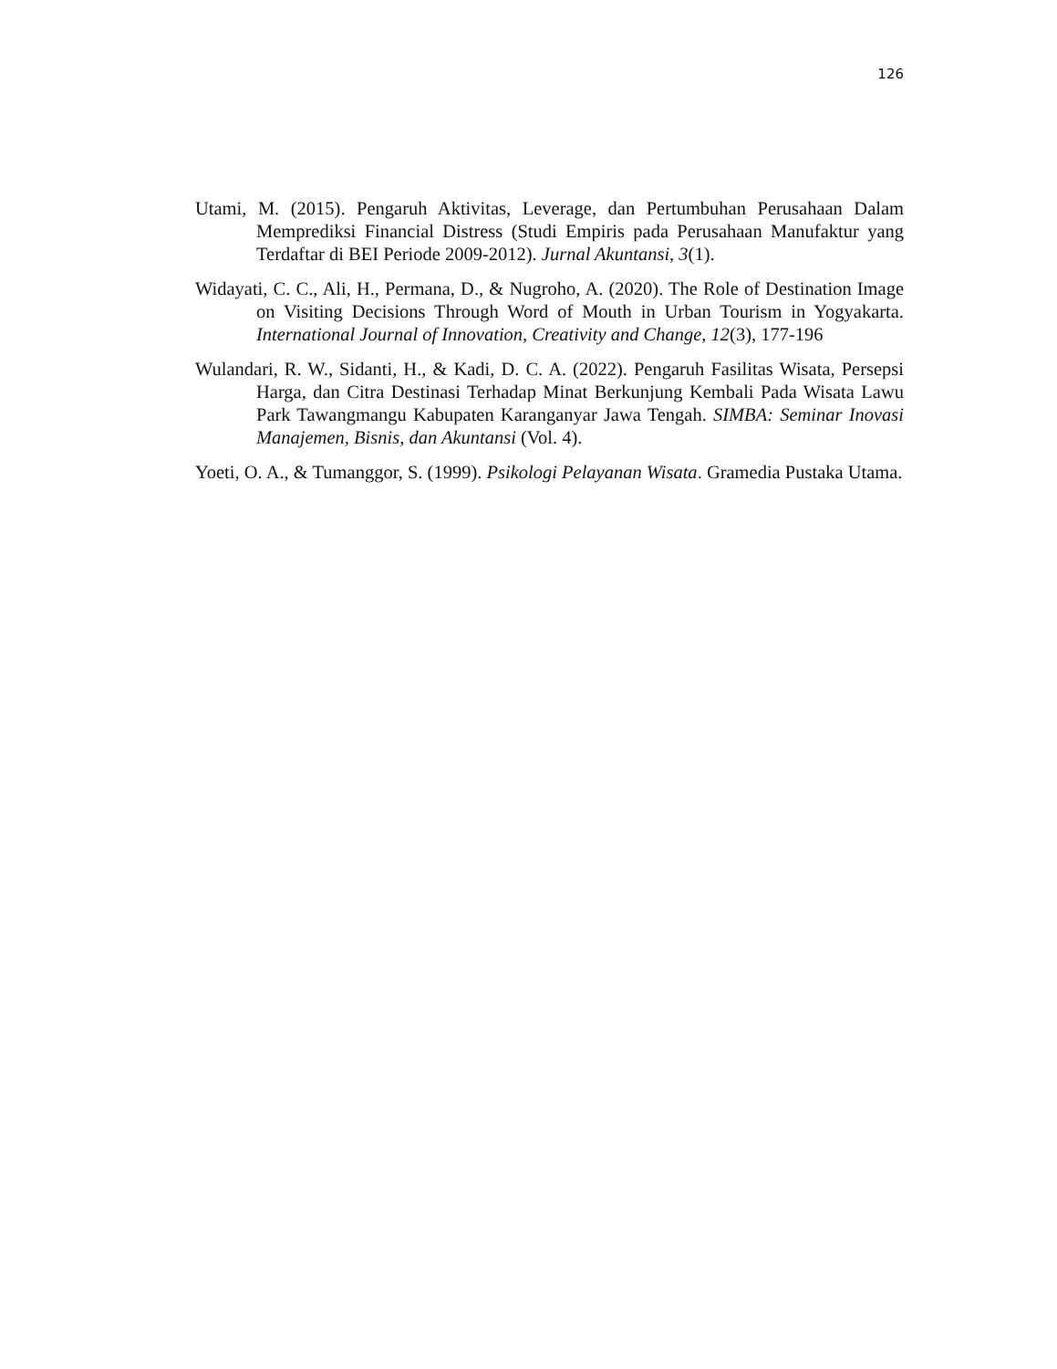126
Utami, M. (2015). Pengaruh Aktivitas, Leverage, dan Pertumbuhan Perusahaan Dalam Memprediksi Financial Distress (Studi Empiris pada Perusahaan Manufaktur yang Terdaftar di BEI Periode 2009-2012). Jurnal Akuntansi, 3(1).
Widayati, C. C., Ali, H., Permana, D., & Nugroho, A. (2020). The Role of Destination Image on Visiting Decisions Through Word of Mouth in Urban Tourism in Yogyakarta. International Journal of Innovation, Creativity and Change, 12(3), 177-196
Wulandari, R. W., Sidanti, H., & Kadi, D. C. A. (2022). Pengaruh Fasilitas Wisata, Persepsi Harga, dan Citra Destinasi Terhadap Minat Berkunjung Kembali Pada Wisata Lawu Park Tawangmangu Kabupaten Karanganyar Jawa Tengah. SIMBA: Seminar Inovasi Manajemen, Bisnis, dan Akuntansi (Vol. 4).
Yoeti, O. A., & Tumanggor, S. (1999). Psikologi Pelayanan Wisata. Gramedia Pustaka Utama.